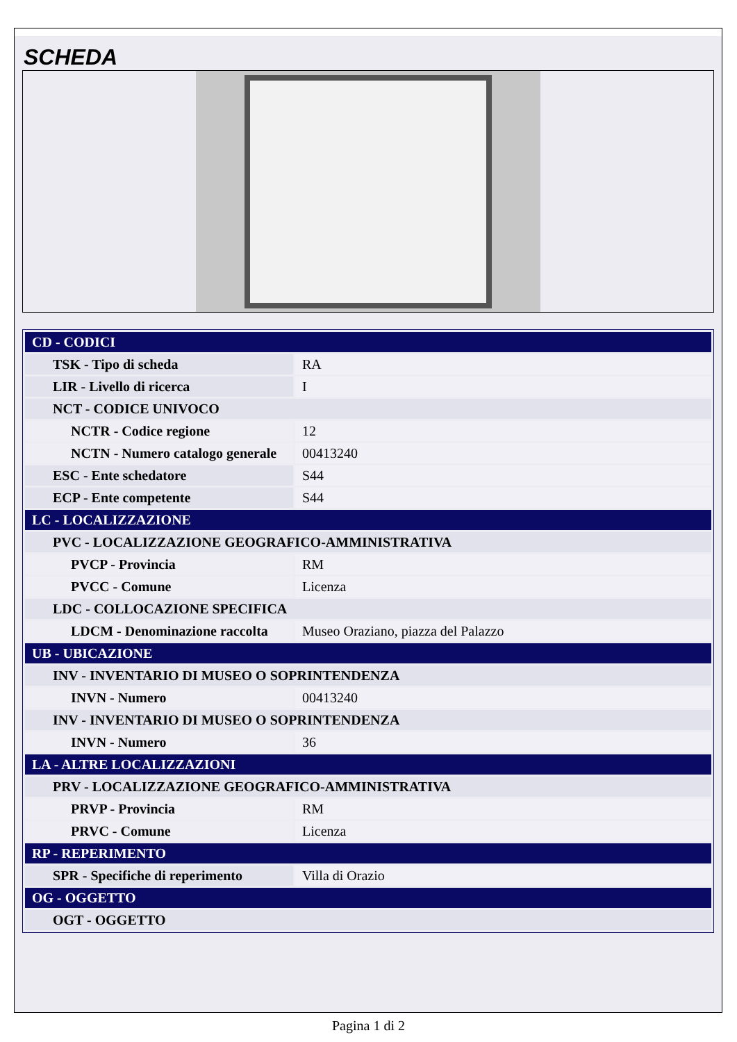SCHEDA
| CD - CODICI | |
| TSK - Tipo di scheda | RA |
| LIR - Livello di ricerca | I |
| NCT - CODICE UNIVOCO | |
| NCTR - Codice regione | 12 |
| NCTN - Numero catalogo generale | 00413240 |
| ESC - Ente schedatore | S44 |
| ECP - Ente competente | S44 |
| LC - LOCALIZZAZIONE | |
| PVC - LOCALIZZAZIONE GEOGRAFICO-AMMINISTRATIVA | |
| PVCP - Provincia | RM |
| PVCC - Comune | Licenza |
| LDC - COLLOCAZIONE SPECIFICA | |
| LDCM - Denominazione raccolta | Museo Oraziano, piazza del Palazzo |
| UB - UBICAZIONE | |
| INV - INVENTARIO DI MUSEO O SOPRINTENDENZA | |
| INVN - Numero | 00413240 |
| INV - INVENTARIO DI MUSEO O SOPRINTENDENZA | |
| INVN - Numero | 36 |
| LA - ALTRE LOCALIZZAZIONI | |
| PRV - LOCALIZZAZIONE GEOGRAFICO-AMMINISTRATIVA | |
| PRVP - Provincia | RM |
| PRVC - Comune | Licenza |
| RP - REPERIMENTO | |
| SPR - Specifiche di reperimento | Villa di Orazio |
| OG - OGGETTO | |
| OGT - OGGETTO | |
Pagina 1 di 2